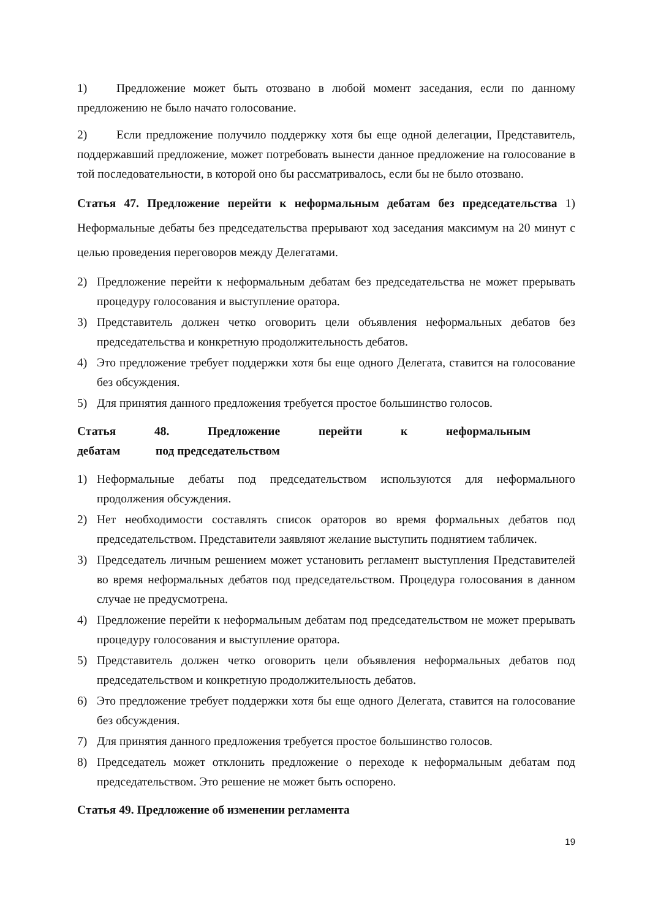1) Предложение может быть отозвано в любой момент заседания, если по данному предложению не было начато голосование.
2) Если предложение получило поддержку хотя бы еще одной делегации, Представитель, поддержавший предложение, может потребовать вынести данное предложение на голосование в той последовательности, в которой оно бы рассматривалось, если бы не было отозвано.
Статья 47. Предложение перейти к неформальным дебатам без председательства 1) Неформальные дебаты без председательства прерывают ход заседания максимум на 20 минут с целью проведения переговоров между Делегатами.
2) Предложение перейти к неформальным дебатам без председательства не может прерывать процедуру голосования и выступление оратора.
3) Представитель должен четко оговорить цели объявления неформальных дебатов без председательства и конкретную продолжительность дебатов.
4) Это предложение требует поддержки хотя бы еще одного Делегата, ставится на голосование без обсуждения.
5) Для принятия данного предложения требуется простое большинство голосов.
Статья 48. Предложение перейти к неформальным
дебатам под председательством
1) Неформальные дебаты под председательством используются для неформального продолжения обсуждения.
2) Нет необходимости составлять список ораторов во время формальных дебатов под председательством. Представители заявляют желание выступить поднятием табличек.
3) Председатель личным решением может установить регламент выступления Представителей во время неформальных дебатов под председательством. Процедура голосования в данном случае не предусмотрена.
4) Предложение перейти к неформальным дебатам под председательством не может прерывать процедуру голосования и выступление оратора.
5) Представитель должен четко оговорить цели объявления неформальных дебатов под председательством и конкретную продолжительность дебатов.
6) Это предложение требует поддержки хотя бы еще одного Делегата, ставится на голосование без обсуждения.
7) Для принятия данного предложения требуется простое большинство голосов.
8) Председатель может отклонить предложение о переходе к неформальным дебатам под председательством. Это решение не может быть оспорено.
Статья 49. Предложение об изменении регламента
19